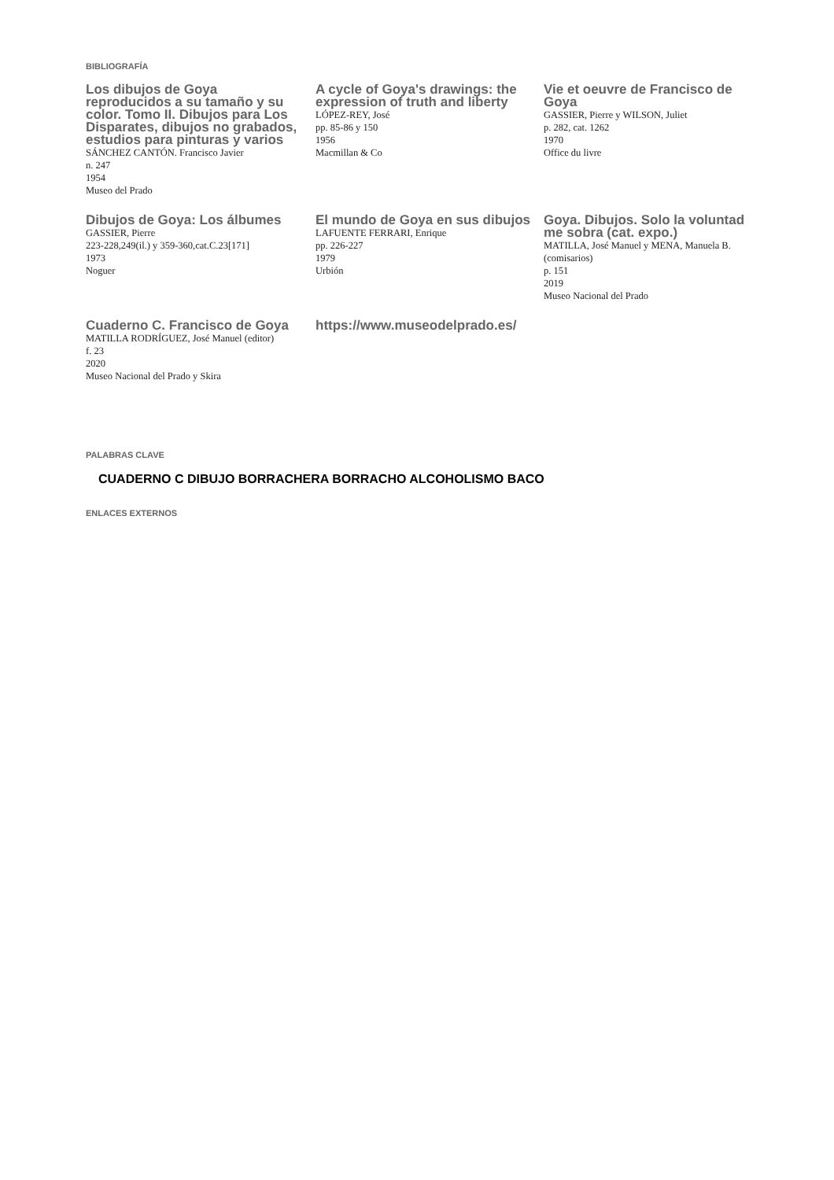BIBLIOGRAFÍA
Los dibujos de Goya reproducidos a su tamaño y su color. Tomo II. Dibujos para Los Disparates, dibujos no grabados, estudios para pinturas y varios
SÁNCHEZ CANTÓN. Francisco Javier
n. 247
1954
Museo del Prado
A cycle of Goya's drawings: the expression of truth and liberty
LÓPEZ-REY, José
pp. 85-86 y 150
1956
Macmillan & Co
Vie et oeuvre de Francisco de Goya
GASSIER, Pierre y WILSON, Juliet
p. 282, cat. 1262
1970
Office du livre
Dibujos de Goya: Los álbumes
GASSIER, Pierre
223-228,249(il.) y 359-360,cat.C.23[171]
1973
Noguer
El mundo de Goya en sus dibujos
LAFUENTE FERRARI, Enrique
pp. 226-227
1979
Urbión
Goya. Dibujos. Solo la voluntad me sobra (cat. expo.)
MATILLA, José Manuel y MENA, Manuela B. (comisarios)
p. 151
2019
Museo Nacional del Prado
Cuaderno C. Francisco de Goya
MATILLA RODRÍGUEZ, José Manuel (editor)
f. 23
2020
Museo Nacional del Prado y Skira
https://www.museodelprado.es/
PALABRAS CLAVE
CUADERNO C DIBUJO BORRACHERA BORRACHO ALCOHOLISMO BACO
ENLACES EXTERNOS